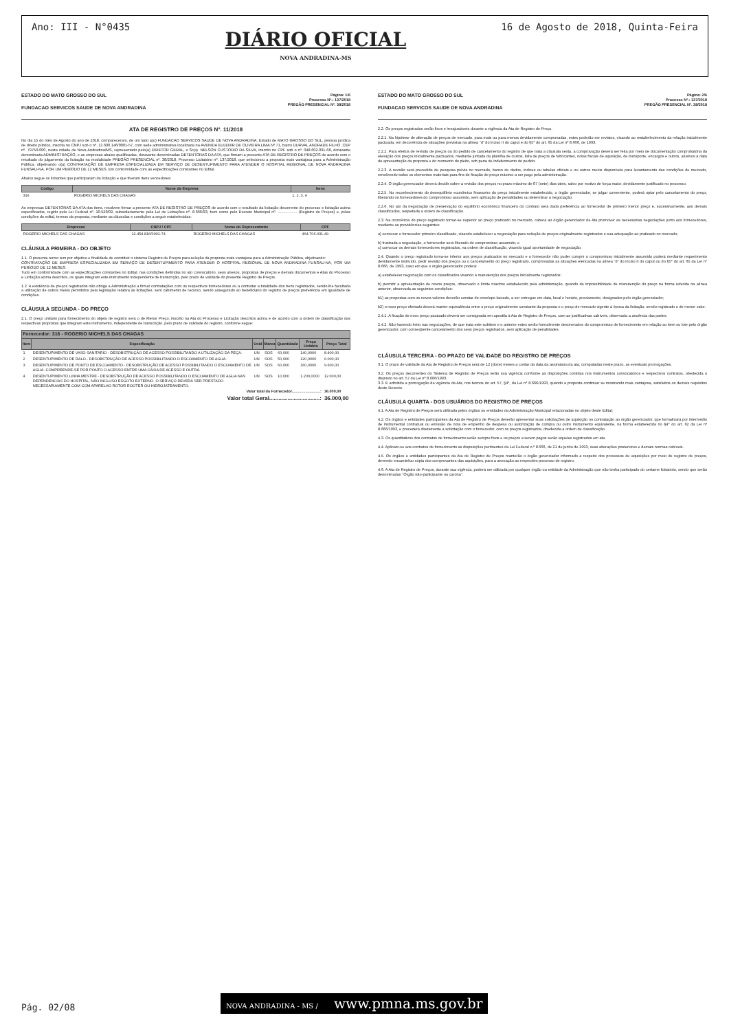Ano: III - N°0435
DIÁRIO OFICIAL
NOVA ANDRADINA-MS
16 de Agosto de 2018, Quinta-Feira
ESTADO DO MATO GROSSO DO SUL
FUNDACAO SERVICOS SAUDE DE NOVA ANDRADINA
Página: 1/6
Processo Nº.: 137/2018
PREGÃO PRESENCIAL Nº. 38/2018
ATA DE REGISTRO DE PREÇOS Nº. 11/2018
No dia 15 do mês de Agosto do ano de 2018, compareceram, de um lado a(o) FUNDACAO SERVICOS SAUDE DE NOVA ANDRADINA, Estado de MATO GROSSO DO SUL, pessoa jurídica de direito público, inscrita no CNPJ sob o nº. 12.600.146/0001-57, com sede administrativa localizada na AVENIDA EULENIR DE OLIVEIRA LIMA Nº 71, bairro DURVAL ANDRADE FILHO, CEP nº. 79750-000, nesta cidade de Nova Andradina/MS, representado pelo(a) DIRETOR GERAL, o Sr(a). NELSON CUSTÓDIO DA SILVA, inscrito no CPF sob o nº. 048.602.091-68, doravante denominada ADMINISTRAÇÃO, e as empresas abaixo qualificadas, doravante denominadas DETENTORAS DA ATA, que firmam a presente ATA DE REGISTRO DE PREÇOS de acordo com o resultado do julgamento da licitação na modalidade PREGÃO PRESENCIAL nº. 38/2018, Processo Licitatório nº. 137/2018, que selecionou a proposta mais vantajosa para a Administração Pública, objetivando o(a) CONTRATAÇÃO DE EMPRESA ESPECIALIZADA EM SERVIÇO DE DESENTUPIMENTO PARA ATENDER O HOSPITAL REGIONAL DE NOVA ANDRADINA FUNSAU-NA, POR UM PERÍODO DE 12 MESES. Em conformidade com as especificações constantes no Edital.
Abaixo segue os licitantes que participaram da licitação e que tiveram itens vencedores:
| Código | Nome da Empresa | Itens |
| --- | --- | --- |
| 316 | ROGERIO MICHELS DAS CHAGAS | 1, 2, 3, 4 |
As empresas DETENTORAS DA ATA dos itens, resolvem firmar a presente ATA DE REGISTRO DE PREÇOS de acordo com o resultado da licitação decorrente do processo e licitação acima especificados, regido pela Lei Federal nº. 10.520/02, subsidiariamente pela Lei de Licitações nº. 8.666/93, bem como pelo Decreto Municipal nº. .................. (Registro de Preços) e, pelas condições do edital, termos da proposta, mediante as cláusulas e condições a seguir estabelecidas:
| Empresas | CNPJ / CPF | Nome do Representante | CPF |
| --- | --- | --- | --- |
| ROGERIO MICHELS DAS CHAGAS | 12.454.816/0001-74 | ROGERIO MICHELS DAS CHAGAS | 464.706.031-49 |
CLÁUSULA PRIMEIRA - DO OBJETO
1.1. O presente termo tem por objetivo e finalidade de constituir o sistema Registro de Preços para seleção da proposta mais vantajosa para a Administração Pública, objetivando:
CONTRATAÇÃO DE EMPRESA ESPECIALIZADA EM SERVIÇO DE DESENTUPIMENTO PARA ATENDER O HOSPITAL REGIONAL DE NOVA ANDRADINA FUNSAU-NA, POR UM PERÍODO DE 12 MESES.
Tudo em conformidade com as especificações constantes no Edital, nas condições definidas no ato convocatório, seus anexos, propostas de preços e demais documentos e Atas do Processo e Licitação acima descritos, os quais integram este instrumento independente de transcrição, pelo prazo de validade do presente Registro de Preços.
1.2. A existência de preços registrados não obriga a Administração a firmar contratações com os respectivos fornecedores ou a contratar a totalidade dos bens registrados, sendo-lhe facultada a utilização de outros meios permitidos pela legislação relativa às licitações, sem cabimento de recurso, sendo assegurado ao beneficiário do registro de preços preferência em igualdade de condições.
CLÁUSULA SEGUNDA - DO PREÇO
2.1. O preço unitário para fornecimento do objeto de registro será o de Menor Preço, inscrito na Ata do Processo e Licitação descritos acima e de acordo com a ordem de classificação das respectivas propostas que integram este instrumento, independente de transcrição, pelo prazo de validade do registro, conforme segue:
| Fornecedor: 316 - ROGERIO MICHELS DAS CHAGAS | | | | | | |
| --- | --- | --- | --- | --- | --- | --- |
| Item | Especificação | Unid | Marca | Quantidade | Preço Unitário | Preço Total |
| 1 | DESENTUPIMENTO DE VASO SANITARIO - DESOBSTRUÇÃO DE ACESSO POSSIBILITANDO A UTILIZAÇÃO DA PEÇA. | UN | SOS | 60,000 | 140,0000 | 8.400,00 |
| 2 | DESENTUPIMENTO DE RALO - DESOBSTRUÇÃO DE ACESSO POSSIBILITANDO O ESCOAMENTO DE AGUA. | UN | SOS | 50,000 | 120,0000 | 6.000,00 |
| 3 | DESENTUPIMENTO DE PONTO DE ESCOAMENTO - DESOBSTRUÇÃO DE ACESSO POSSIBILITANDO O ESCOAMENTO DE AGUA. COMPREENDE-SE POR PONTO O ACESSO ENTRE UMA CAIXA DE ACESSO E OUTRA. | UN | SOS | 60,000 | 160,0000 | 9.600,00 |
| 4 | DESENTUPIMENTO LINHA MESTRE - DESOBSTRUÇÃO DE ACESSO POSSIBILITANDO O ESCOAMENTO DE AGUA NAS DEPENDENCIAS DO HOSPITAL, NÃO INCLUSO ESGOTO EXTERNO. O SERVIÇO DEVERÁ SER PRESTADO NECESSARIAMENTE COM COM APARELHO ROTOR ROOTER OU HIDROJATEAMENTO. | UN | SOS | 10,000 | 1.200,0000 | 12.000,00 |
| Valor total do Fornecedor...........................: | | | | | | 36.000,00 |
| Valor total Geral.................................: | | | | | | 36.000,00 |
ESTADO DO MATO GROSSO DO SUL
FUNDACAO SERVICOS SAUDE DE NOVA ANDRADINA
Página: 2/6
Processo Nº.: 137/2018
PREGÃO PRESENCIAL Nº. 38/2018
2.2. Os preços registrados serão fixos e irreajustáveis durante a vigência da Ata de Registro de Preço.
2.2.1. Na hipótese de alteração de preços de mercado, para mais ou para menos devidamente comprovadas, estes poderão ser revistos, visando ao restabelecimento da relação inicialmente pactuada, em decorrência de situações previstas na alínea "d" do inciso II do caput e do §5° do art. 65 da Lei nº 8.666, de 1993.
2.2.2. Para efeitos de revisão de preços ou do pedido de cancelamento do registro de que trata a cláusula sexta, a comprovação deverá ser feita por meio de documentação comprobatória da elevação dos preços inicialmente pactuados, mediante juntada da planilha de custos, lista de preços de fabricantes, notas fiscais de aquisição, de transporte, encargos e outros, alusivos à data da apresentação da proposta e do momento do pleito, sob pena de indeferimento do pedido.
2.2.3. A revisão será precedida de pesquisa prévia no mercado, banco de dados, índices ou tabelas oficiais e ou outros meios disponíveis para levantamento das condições de mercado, envolvendo todos os elementos materiais para fins de fixação de preço máximo a ser pago pela administração.
2.2.4. O órgão gerenciador deverá decidir sobre a revisão dos preços no prazo máximo de 07 (sete) dias úteis, salvo por motivo de força maior, devidamente justificado no processo.
2.2.5. No reconhecimento do desequilíbrio econômico financeiro do preço inicialmente estabelecido, o órgão gerenciador, se julgar conveniente, poderá optar pelo cancelamento do preço, liberando os fornecedores do compromisso assumido, sem aplicação de penalidades ou determinar a negociação.
2.2.6. No ato da negociação de preservação do equilíbrio econômico financeiro do contrato será dada preferência ao fornecedor de primeiro menor preço e, sucessivamente, aos demais classificados, respeitada a ordem de classificação.
2.3. Na ocorrência do preço registrado tornar-se superior ao preço praticado no mercado, caberá ao órgão gerenciador da Ata promover as necessárias negociações junto aos fornecedores, mediante as providências seguintes:
a) convocar o fornecedor primeiro classificado, visando estabelecer a negociação para redução de preços originalmente registrados e sua adequação ao praticado no mercado;
b) frustrada a negociação, o fornecedor será liberado do compromisso assumido; e
c) convocar os demais fornecedores registrados, na ordem de classificação, visando igual oportunidade de negociação.
2.4. Quando o preço registrado torna-se inferior aos preços praticados no mercado e o fornecedor não puder cumprir o compromisso inicialmente assumido poderá mediante requerimento devidamente instruído, pedir revisão dos preços ou o cancelamento do preço registrado, comprovadas as situações elencadas na alínea "d" do inciso II do caput ou do §5° do art. 65 da Lei n° 8.666, de 1993, caso em que o órgão gerenciador poderá:
a) estabelecer negociação com os classificados visando à manutenção dos preços inicialmente registrados:
b) permitir a apresentação de novos preços, observado o limite máximo estabelecido pela administração, quando da impossibilidade de manutenção do preço na forma referida na alínea anterior, observada as seguintes condições:
b1) as propostas com os novos valores deverão constar de envelope lacrado, a ser entregue em data, local e horário, previamente, designados pelo órgão gerenciador;
b2) o novo preço ofertado deverá manter equivalência entre o preço originalmente constante da proposta e o preço de mercado vigente à época da licitação, sendo registrado o de menor valor.
2.4.1. A fixação do novo preço pactuado deverá ser consignada em apostila à Ata de Registro de Preços, com as justificativas cabíveis, observada a anuência das partes.
2.4.2. Não havendo êxito nas negociações, de que trata este subitem e o anterior estes serão formalmente desonerados do compromisso de fornecimento em relação ao item ou lote pelo órgão gerenciador, com conseqüente cancelamento dos seus preços registrados, sem aplicação de penalidades.
CLÁUSULA TERCEIRA - DO PRAZO DE VALIDADE DO REGISTRO DE PREÇOS
3.1. O prazo de validade da Ata de Registro de Preços será de 12 (doze) meses a contar da data da assinatura da ata, computadas neste prazo, as eventuais prorrogações.
3.2. Os preços decorrentes do Sistema de Registro de Preços terão sua vigência conforme as disposições contidas nos instrumentos convocatórios e respectivos contratos, obedecida o disposto no art. 57 da Lei nº 8.666/1993.
3.3. É admitida a prorrogação da vigência da Ata, nos termos do art. 57, §4°, da Lei n° 8.666/1993, quando a proposta continuar se mostrando mais vantajosa, satisfeitos os demais requisitos deste Decreto.
CLÁUSULA QUARTA - DOS USUÁRIOS DO REGISTRO DE PREÇOS
4.1. A Ata de Registro de Preços será utilizada pelos órgãos ou entidades da Administração Municipal relacionadas no objeto deste Edital;
4.2. Os órgãos e entidades participantes da Ata de Registro de Preços deverão apresentar suas solicitações de aquisição ou contratação ao órgão gerenciador, que formalizará por intermédio de instrumental contratual ou emissão de nota de empenho de despesa ou autorização de compra ou outro instrumento equivalente, na forma estabelecida no §4° do art. 62 da Lei nº 8.666/1993, e procederá diretamente a solicitação com o fornecedor, com os preços registrados, obedecida a ordem de classificação.
4.3. Os quantitativos dos contratos de fornecimento serão sempre fixos e os preços a serem pagos serão aqueles registrados em ata.
4.4. Aplicam-se aos contratos de fornecimento as disposições pertinentes da Lei Federal n.º 8.666, de 21 de junho de 1993, suas alterações posteriores e demais normas cabíveis.
4.5. Os órgãos e entidades participantes da Ata de Registro de Preços manterão o órgão gerenciador informado a respeito dos processos de aquisições por meio de registro de preços, devendo encaminhar cópia dos comprovantes das aquisições, para a anexação ao respectivo processo de registro.
4.6. A Ata de Registro de Preços, durante sua vigência, poderá ser utilizada por qualquer órgão ou entidade da Administração que não tenha participado do certame licitatório, sendo que serão denominadas "Órgão não-participante ou carona".
Pág. 02/08
NOVA ANDRADINA - MS / www.pmna.ms.gov.br